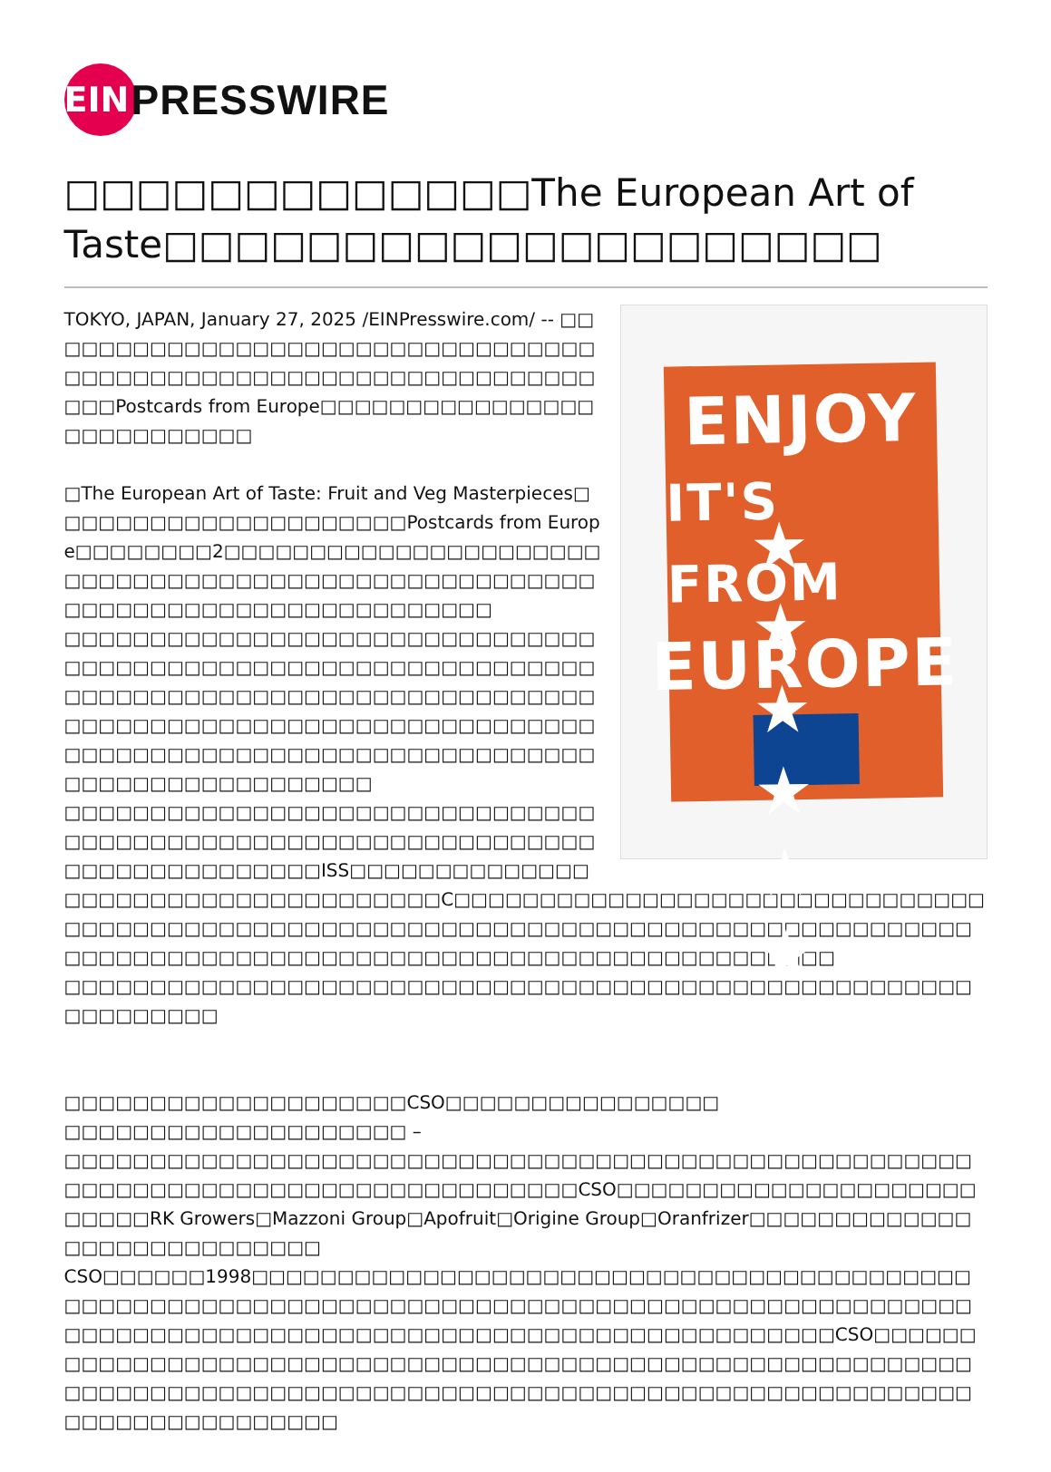EIN
PRESSWIRE
□□□□□□□□□□□□□The European Art of Taste□□□□□□□□□□□□□□□□□□□□
ENJOY
IT'S FROM
EUROPE
★ ★ ★ ★ ★ ★
TOKYO, JAPAN, January 27, 2025 /EINPresswire.com/ -- □□□□□□□□□□□□□□□□□□□□□□□□□□□□□□□□□□□□□□□□□□□□□□□□□□□□□□□□□□□□□□□□□□□Postcards from Europe□□□□□□□□□□□□□□□□□□□□□□□□□□□
□The European Art of Taste: Fruit and Veg Masterpieces□□□□□□□□□□□□□□□□□□□□□Postcards from Europe□□□□□□□□2□□□□□□□□□□□□□□□□□□□□□□□□□□□□□□□□□□□□□□□□□□□□□□□□□□□□□□□□□□□□□□□□□□□□□□□□□□□□□□
□□□□□□□□□□□□□□□□□□□□□□□□□□□□□□□□□□□□□□□□□□□□□□□□□□□□□□□□□□□□□□□□□□□□□□□□□□□□□□□□□□□□□□□□□□□□□□□□□□□□□□□□□□□□□□□□□□□□□□□□□□□□□□□□□□□□□□□□□□□□□□□□□□□□□□□□□□□□□□□□□□□□□□□□□□□□□
□□□□□□□□□□□□□□□□□□□□□□□□□□□□□□□□□□□□□□□□□□□□□□□□□□□□□□□□□□□□□□□□□□□□□□□□□□□□□ISS□□□□□□□□□□□□□□□□□□□□□□□□□□□□□□□□□□□□C□□□□□□□□□□□□□□□□□□□□□□□□□□□□□□□□□□□□□□□□□□□□□□□□□□□□□□□□□□□□□□□□□□□□□□□□□□□□□□□□□□□□□□□□□□□□□□□□□□□□□□□□□□□□□□□□□□□□□□□□□□□□□□□□□
□□□□□□□□□□□□□□□□□□□□□□□□□□□□□□□□□□□□□□□□□□□□□□□□□□□□□□□□□□□□□□
□□□□□□□□□□□□□□□□□□□□CSO□□□□□□□□□□□□□□□□
□□□□□□□□□□□□□□□□□□□□ –
□□□□□□□□□□□□□□□□□□□□□□□□□□□□□□□□□□□□□□□□□□□□□□□□□□□□□□□□□□□□□□□□□□□□□□□□□□□□□□□□□□□CSO□□□□□□□□□□□□□□□□□□□□□□□□□□RK Growers□Mazzoni Group□Apofruit□Origine Group□Oranfrizer□□□□□□□□□□□□□□□□□□□□□□□□□□□□
CSO□□□□□□1998□□□□□□□□□□□□□□□□□□□□□□□□□□□□□□□□□□□□□□□□□□□□□□□□□□□□□□□□□□□□□□□□□□□□□□□□□□□□□□□□□□□□□□□□□□□□□□□□□□□□□□□□□□□□□□□□□□□□□□□□□□□□□□□□□□□□□□□□□□□□CSO□□□□□□□□□□□□□□□□□□□□□□□□□□□□□□□□□□□□□□□□□□□□□□□□□□□□□□□□□□□□□□□□□□□□□□□□□□□□□□□□□□□□□□□□□□□□□□□□□□□□□□□□□□□□□□□□□□□□□□□□□□□□□□□□